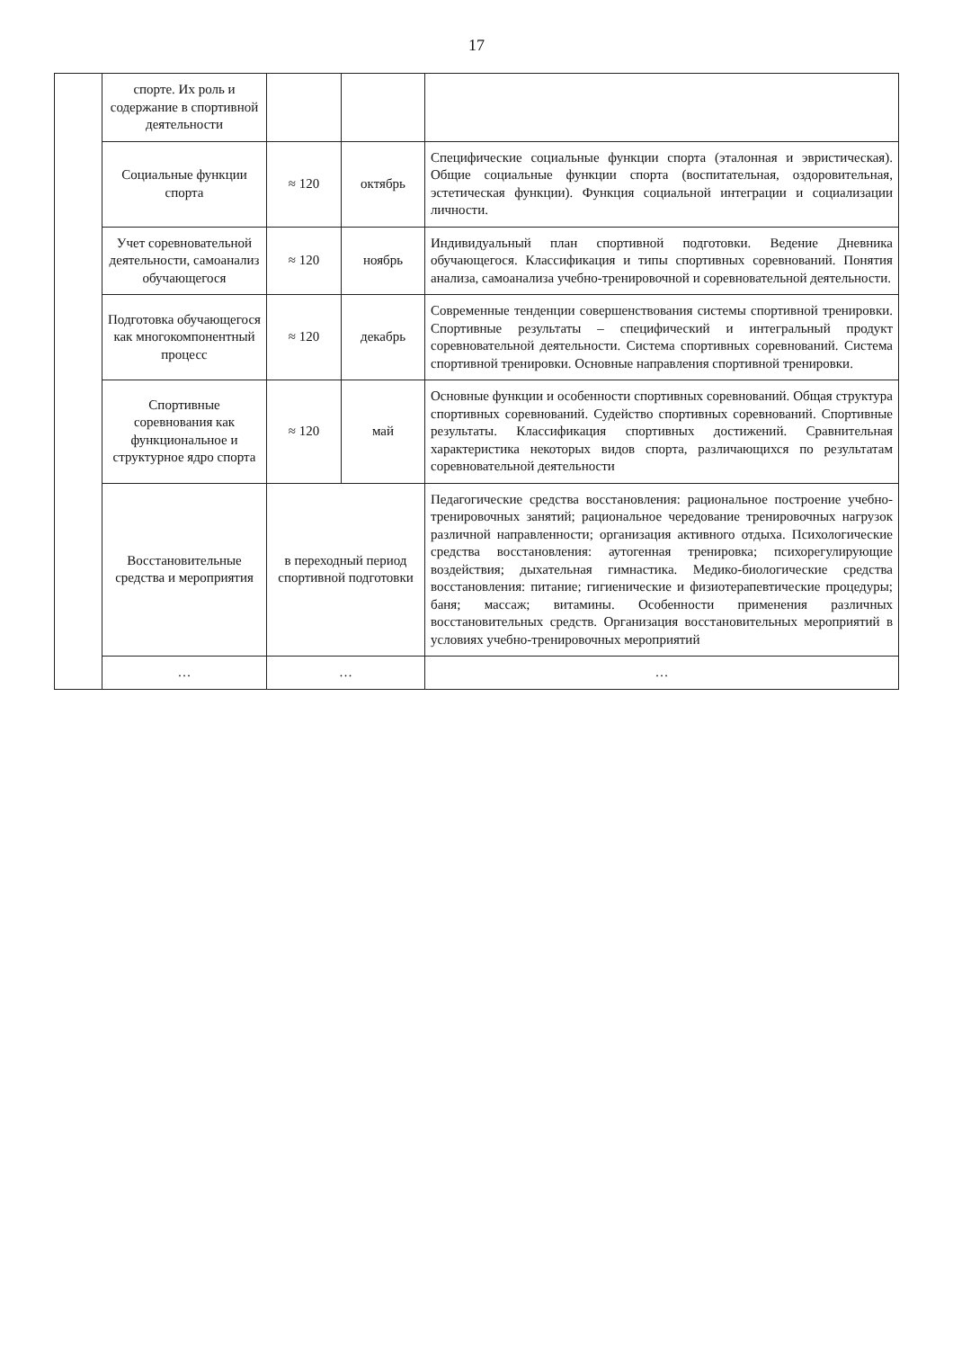17
| | спорте. Их роль и содержание в спортивной деятельности | | | |
| | Социальные функции спорта | ≈ 120 | октябрь | Специфические социальные функции спорта (эталонная и эвристическая). Общие социальные функции спорта (воспитательная, оздоровительная, эстетическая функции). Функция социальной интеграции и социализации личности. |
| | Учет соревновательной деятельности, самоанализ обучающегося | ≈ 120 | ноябрь | Индивидуальный план спортивной подготовки. Ведение Дневника обучающегося. Классификация и типы спортивных соревнований. Понятия анализа, самоанализа учебно-тренировочной и соревновательной деятельности. |
| | Подготовка обучающегося как многокомпонентный процесс | ≈ 120 | декабрь | Современные тенденции совершенствования системы спортивной тренировки. Спортивные результаты – специфический и интегральный продукт соревновательной деятельности. Система спортивных соревнований. Система спортивной тренировки. Основные направления спортивной тренировки. |
| | Спортивные соревнования как функциональное и структурное ядро спорта | ≈ 120 | май | Основные функции и особенности спортивных соревнований. Общая структура спортивных соревнований. Судейство спортивных соревнований. Спортивные результаты. Классификация спортивных достижений. Сравнительная характеристика некоторых видов спорта, различающихся по результатам соревновательной деятельности |
| | Восстановительные средства и мероприятия | в переходный период спортивной подготовки | | Педагогические средства восстановления: рациональное построение учебно-тренировочных занятий; рациональное чередование тренировочных нагрузок различной направленности; организация активного отдыха. Психологические средства восстановления: аутогенная тренировка; психорегулирующие воздействия; дыхательная гимнастика. Медико-биологические средства восстановления: питание; гигиенические и физиотерапевтические процедуры; баня; массаж; витамины. Особенности применения различных восстановительных средств. Организация восстановительных мероприятий в условиях учебно-тренировочных мероприятий |
| | … | … | | … |